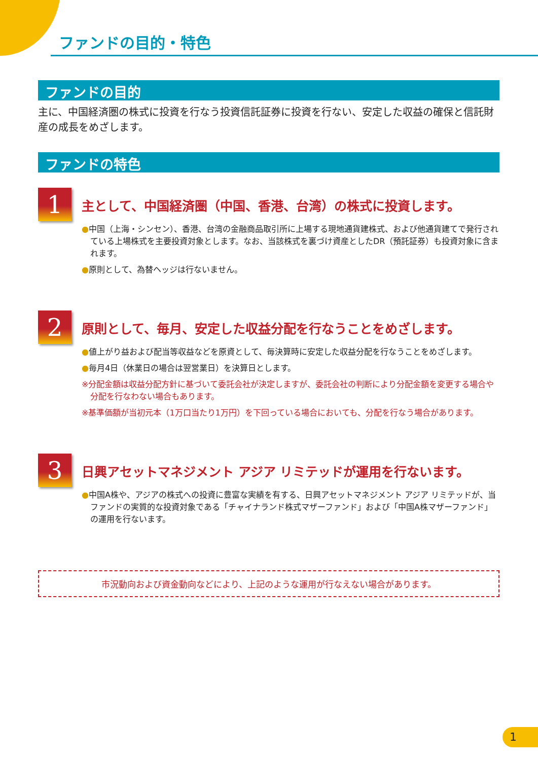ファンドの目的・特色
ファンドの目的
主に、中国経済圏の株式に投資を行なう投資信託証券に投資を行ない、安定した収益の確保と信託財産の成長をめざします。
ファンドの特色
1
主として、中国経済圏（中国、香港、台湾）の株式に投資します。
●中国（上海・シンセン）、香港、台湾の金融商品取引所に上場する現地通貨建株式、および他通貨建てで発行されている上場株式を主要投資対象とします。なお、当該株式を裏づけ資産としたDR（預託証券）も投資対象に含まれます。
●原則として、為替ヘッジは行ないません。
2
原則として、毎月、安定した収益分配を行なうことをめざします。
●値上がり益および配当等収益などを原資として、毎決算時に安定した収益分配を行なうことをめざします。
●毎月4日（休業日の場合は翌営業日）を決算日とします。
※分配金額は収益分配方針に基づいて委託会社が決定しますが、委託会社の判断により分配金額を変更する場合や分配を行なわない場合もあります。
※基準価額が当初元本（1万口当たり1万円）を下回っている場合においても、分配を行なう場合があります。
3
日興アセットマネジメント アジア リミテッドが運用を行ないます。
●中国A株や、アジアの株式への投資に豊富な実績を有する、日興アセットマネジメント アジア リミテッドが、当ファンドの実質的な投資対象である「チャイナランド株式マザーファンド」および「中国A株マザーファンド」の運用を行ないます。
市況動向および資金動向などにより、上記のような運用が行なえない場合があります。
1